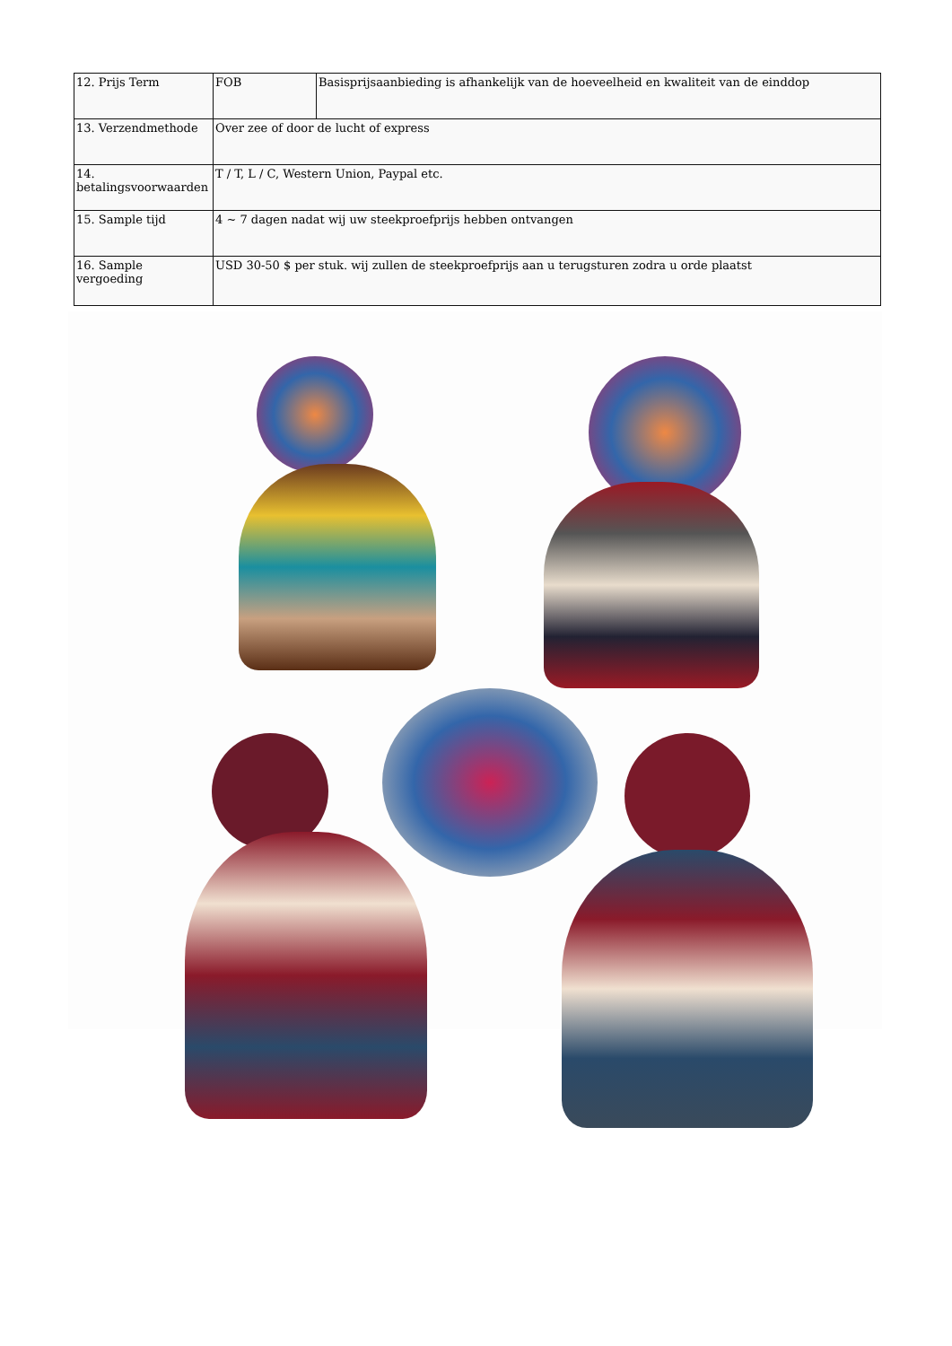| 12. Prijs Term | FOB | Basisprijsaanbieding is afhankelijk van de hoeveelheid en kwaliteit van de einddop |
| 13. Verzendmethode | Over zee of door de lucht of express | |
| 14. betalingsvoorwaarden | T / T, L / C, Western Union, Paypal etc. | |
| 15. Sample tijd | 4 ~ 7 dagen nadat wij uw steekproefprijs hebben ontvangen | |
| 16. Sample vergoeding | USD 30-50 $ per stuk. wij zullen de steekproefprijs aan u terugsturen zodra u orde plaatst | |